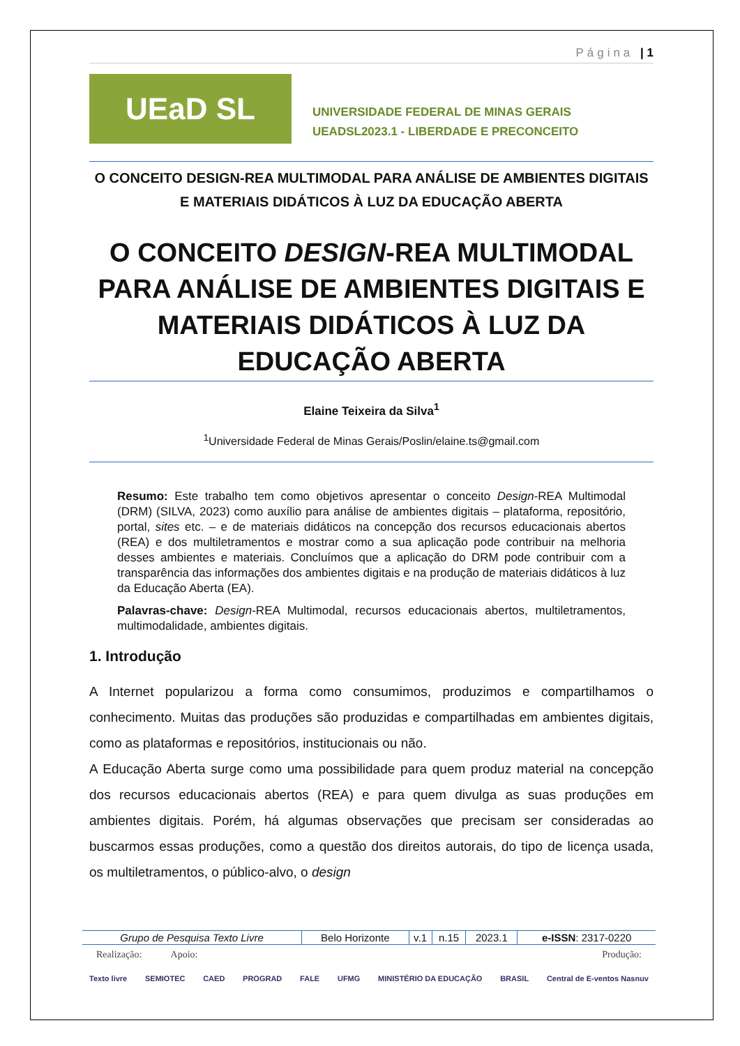Página | 1
UEaD SL
UNIVERSIDADE FEDERAL DE MINAS GERAIS
UEADSL2023.1 - LIBERDADE E PRECONCEITO
O CONCEITO DESIGN-REA MULTIMODAL PARA ANÁLISE DE AMBIENTES DIGITAIS E MATERIAIS DIDÁTICOS À LUZ DA EDUCAÇÃO ABERTA
O CONCEITO DESIGN-REA MULTIMODAL PARA ANÁLISE DE AMBIENTES DIGITAIS E MATERIAIS DIDÁTICOS À LUZ DA EDUCAÇÃO ABERTA
Elaine Teixeira da Silva<sup>1</sup>
<sup>1</sup> Universidade Federal de Minas Gerais/Poslin/elaine.ts@gmail.com
Resumo: Este trabalho tem como objetivos apresentar o conceito Design-REA Multimodal (DRM) (SILVA, 2023) como auxílio para análise de ambientes digitais – plataforma, repositório, portal, sites etc. – e de materiais didáticos na concepção dos recursos educacionais abertos (REA) e dos multiletramentos e mostrar como a sua aplicação pode contribuir na melhoria desses ambientes e materiais. Concluímos que a aplicação do DRM pode contribuir com a transparência das informações dos ambientes digitais e na produção de materiais didáticos à luz da Educação Aberta (EA).
Palavras-chave: Design-REA Multimodal, recursos educacionais abertos, multiletramentos, multimodalidade, ambientes digitais.
1. Introdução
A Internet popularizou a forma como consumimos, produzimos e compartilhamos o conhecimento. Muitas das produções são produzidas e compartilhadas em ambientes digitais, como as plataformas e repositórios, institucionais ou não.
A Educação Aberta surge como uma possibilidade para quem produz material na concepção dos recursos educacionais abertos (REA) e para quem divulga as suas produções em ambientes digitais. Porém, há algumas observações que precisam ser consideradas ao buscarmos essas produções, como a questão dos direitos autorais, do tipo de licença usada, os multiletramentos, o público-alvo, o design
| Grupo de Pesquisa Texto Livre | Belo Horizonte | v.1 | n.15 | 2023.1 | e-ISSN : 2317-0220 |
Realização: Apoio: Produção:
Texto livre SEMIOTEC CAED PROGRAD FALE UFMG MINISTÉRIO DA EDUCAÇÃO BRASIL Central de E-ventos Nasnuv